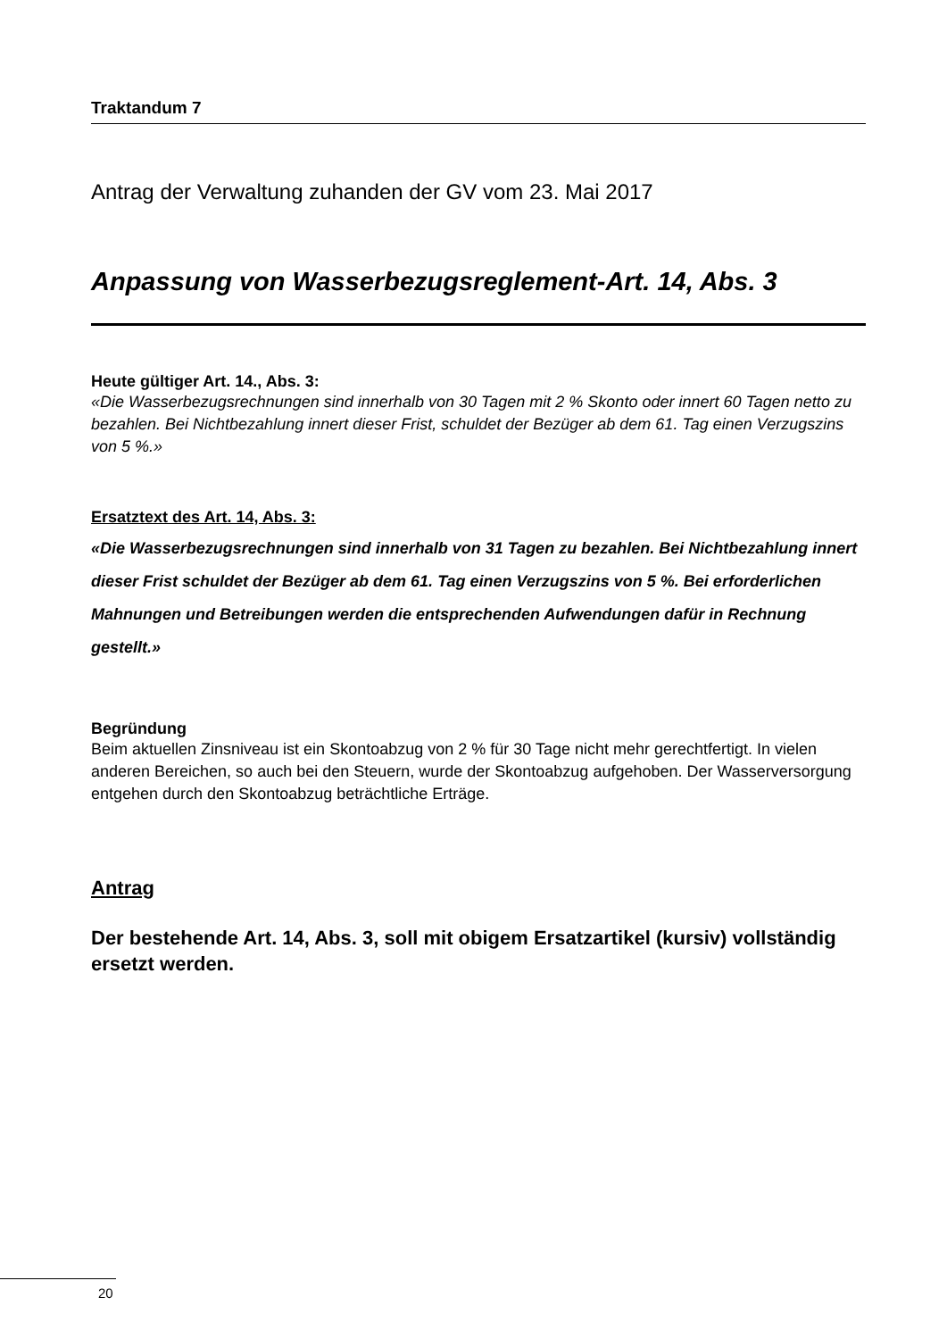Traktandum 7
Antrag der Verwaltung zuhanden der GV vom 23. Mai 2017
Anpassung von Wasserbezugsreglement-Art. 14, Abs. 3
Heute gültiger Art. 14., Abs. 3:
«Die Wasserbezugsrechnungen sind innerhalb von 30 Tagen mit 2 % Skonto oder innert 60 Tagen netto zu bezahlen. Bei Nichtbezahlung innert dieser Frist, schuldet der Bezüger ab dem 61. Tag einen Verzugszins von 5 %.»
Ersatztext des Art. 14, Abs. 3:
«Die Wasserbezugsrechnungen sind innerhalb von 31 Tagen zu bezahlen. Bei Nicht­bezahlung innert dieser Frist schuldet der Bezüger ab dem 61. Tag einen Verzugs­zins von 5 %. Bei erforderlichen Mahnungen und Betreibungen werden die entspre­chenden Aufwendungen dafür in Rechnung gestellt.»
Begründung
Beim aktuellen Zinsniveau ist ein Skontoabzug von 2 % für 30 Tage nicht mehr gerechtfer­tigt. In vielen anderen Bereichen, so auch bei den Steuern, wurde der Skontoabzug aufge­hoben. Der Wasserversorgung entgehen durch den Skontoabzug beträchtliche Erträge.
Antrag
Der bestehende Art. 14, Abs. 3, soll mit obigem Ersatzartikel (kursiv) voll­ständig ersetzt werden.
20